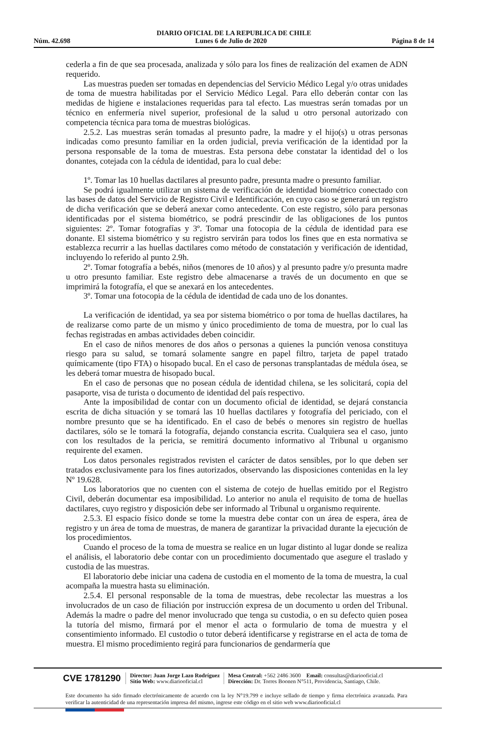DIARIO OFICIAL DE LA REPUBLICA DE CHILE
Núm. 42.698 Lunes 6 de Julio de 2020 Página 8 de 14
cederla a fin de que sea procesada, analizada y sólo para los fines de realización del examen de ADN requerido.
Las muestras pueden ser tomadas en dependencias del Servicio Médico Legal y/o otras unidades de toma de muestra habilitadas por el Servicio Médico Legal. Para ello deberán contar con las medidas de higiene e instalaciones requeridas para tal efecto. Las muestras serán tomadas por un técnico en enfermería nivel superior, profesional de la salud u otro personal autorizado con competencia técnica para toma de muestras biológicas.
2.5.2. Las muestras serán tomadas al presunto padre, la madre y el hijo(s) u otras personas indicadas como presunto familiar en la orden judicial, previa verificación de la identidad por la persona responsable de la toma de muestras. Esta persona debe constatar la identidad del o los donantes, cotejada con la cédula de identidad, para lo cual debe:
1º. Tomar las 10 huellas dactilares al presunto padre, presunta madre o presunto familiar.
Se podrá igualmente utilizar un sistema de verificación de identidad biométrico conectado con las bases de datos del Servicio de Registro Civil e Identificación, en cuyo caso se generará un registro de dicha verificación que se deberá anexar como antecedente. Con este registro, sólo para personas identificadas por el sistema biométrico, se podrá prescindir de las obligaciones de los puntos siguientes: 2º. Tomar fotografías y 3º. Tomar una fotocopia de la cédula de identidad para ese donante. El sistema biométrico y su registro servirán para todos los fines que en esta normativa se establezca recurrir a las huellas dactilares como método de constatación y verificación de identidad, incluyendo lo referido al punto 2.9h.
2º. Tomar fotografía a bebés, niños (menores de 10 años) y al presunto padre y/o presunta madre u otro presunto familiar. Este registro debe almacenarse a través de un documento en que se imprimirá la fotografía, el que se anexará en los antecedentes.
3º. Tomar una fotocopia de la cédula de identidad de cada uno de los donantes.
La verificación de identidad, ya sea por sistema biométrico o por toma de huellas dactilares, ha de realizarse como parte de un mismo y único procedimiento de toma de muestra, por lo cual las fechas registradas en ambas actividades deben coincidir.
En el caso de niños menores de dos años o personas a quienes la punción venosa constituya riesgo para su salud, se tomará solamente sangre en papel filtro, tarjeta de papel tratado químicamente (tipo FTA) o hisopado bucal. En el caso de personas transplantadas de médula ósea, se les deberá tomar muestra de hisopado bucal.
En el caso de personas que no posean cédula de identidad chilena, se les solicitará, copia del pasaporte, visa de turista o documento de identidad del país respectivo.
Ante la imposibilidad de contar con un documento oficial de identidad, se dejará constancia escrita de dicha situación y se tomará las 10 huellas dactilares y fotografía del periciado, con el nombre presunto que se ha identificado. En el caso de bebés o menores sin registro de huellas dactilares, sólo se le tomará la fotografía, dejando constancia escrita. Cualquiera sea el caso, junto con los resultados de la pericia, se remitirá documento informativo al Tribunal u organismo requirente del examen.
Los datos personales registrados revisten el carácter de datos sensibles, por lo que deben ser tratados exclusivamente para los fines autorizados, observando las disposiciones contenidas en la ley Nº 19.628.
Los laboratorios que no cuenten con el sistema de cotejo de huellas emitido por el Registro Civil, deberán documentar esa imposibilidad. Lo anterior no anula el requisito de toma de huellas dactilares, cuyo registro y disposición debe ser informado al Tribunal u organismo requirente.
2.5.3. El espacio físico donde se tome la muestra debe contar con un área de espera, área de registro y un área de toma de muestras, de manera de garantizar la privacidad durante la ejecución de los procedimientos.
Cuando el proceso de la toma de muestra se realice en un lugar distinto al lugar donde se realiza el análisis, el laboratorio debe contar con un procedimiento documentado que asegure el traslado y custodia de las muestras.
El laboratorio debe iniciar una cadena de custodia en el momento de la toma de muestra, la cual acompaña la muestra hasta su eliminación.
2.5.4. El personal responsable de la toma de muestras, debe recolectar las muestras a los involucrados de un caso de filiación por instrucción expresa de un documento u orden del Tribunal. Además la madre o padre del menor involucrado que tenga su custodia, o en su defecto quien posea la tutoría del mismo, firmará por el menor el acta o formulario de toma de muestra y el consentimiento informado. El custodio o tutor deberá identificarse y registrarse en el acta de toma de muestra. El mismo procedimiento regirá para funcionarios de gendarmería que
CVE 1781290
Director: Juan Jorge Lazo Rodríguez
Sitio Web: www.diariooficial.cl
Mesa Central: +562 2486 3600 Email: consultas@diariooficial.cl
Dirección: Dr. Torres Boonen N°511, Providencia, Santiago, Chile.
Este documento ha sido firmado electrónicamente de acuerdo con la ley N°19.799 e incluye sellado de tiempo y firma electrónica avanzada. Para verificar la autenticidad de una representación impresa del mismo, ingrese este código en el sitio web www.diariooficial.cl